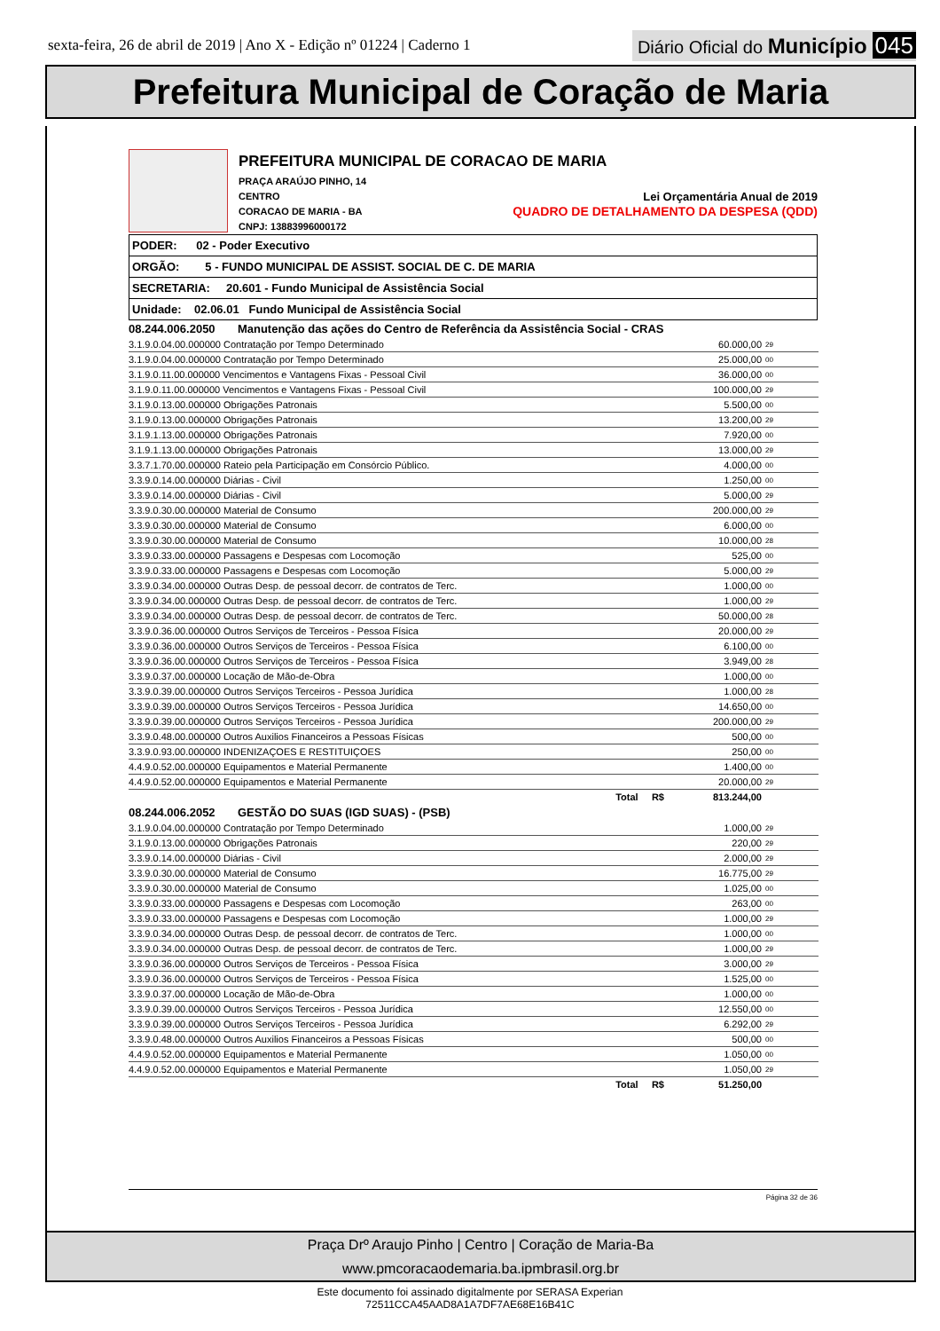sexta-feira, 26 de abril de 2019 | Ano X - Edição nº 01224 | Caderno 1
Diário Oficial do Município 045
Prefeitura Municipal de Coração de Maria
PREFEITURA MUNICIPAL DE CORACAO DE MARIA
PRAÇA ARAÚJO PINHO, 14
CENTRO Lei Orçamentária Anual de 2019
CORACAO DE MARIA - BA QUADRO DE DETALHAMENTO DA DESPESA (QDD)
CNPJ: 13883996000172
PODER: 02 - Poder Executivo
ORGÃO: 5 - FUNDO MUNICIPAL DE ASSIST. SOCIAL DE C. DE MARIA
SECRETARIA: 20.601 - Fundo Municipal de Assistência Social
Unidade: 02.06.01 Fundo Municipal de Assistência Social
| 08.244.006.2050 Manutenção das ações do Centro de Referência da Assistência Social - CRAS | | |
| 3.1.9.0.04.00.000000 Contratação por Tempo Determinado | 60.000,00 | 29 |
| 3.1.9.0.04.00.000000 Contratação por Tempo Determinado | 25.000,00 | 00 |
| 3.1.9.0.11.00.000000 Vencimentos e Vantagens Fixas - Pessoal Civil | 36.000,00 | 00 |
| 3.1.9.0.11.00.000000 Vencimentos e Vantagens Fixas - Pessoal Civil | 100.000,00 | 29 |
| 3.1.9.0.13.00.000000 Obrigações Patronais | 5.500,00 | 00 |
| 3.1.9.0.13.00.000000 Obrigações Patronais | 13.200,00 | 29 |
| 3.1.9.1.13.00.000000 Obrigações Patronais | 7.920,00 | 00 |
| 3.1.9.1.13.00.000000 Obrigações Patronais | 13.000,00 | 29 |
| 3.3.7.1.70.00.000000 Rateio pela Participação em Consórcio Público. | 4.000,00 | 00 |
| 3.3.9.0.14.00.000000 Diárias - Civil | 1.250,00 | 00 |
| 3.3.9.0.14.00.000000 Diárias - Civil | 5.000,00 | 29 |
| 3.3.9.0.30.00.000000 Material de Consumo | 200.000,00 | 29 |
| 3.3.9.0.30.00.000000 Material de Consumo | 6.000,00 | 00 |
| 3.3.9.0.30.00.000000 Material de Consumo | 10.000,00 | 28 |
| 3.3.9.0.33.00.000000 Passagens e Despesas com Locomoção | 525,00 | 00 |
| 3.3.9.0.33.00.000000 Passagens e Despesas com Locomoção | 5.000,00 | 29 |
| 3.3.9.0.34.00.000000 Outras Desp. de pessoal decorr. de contratos de Terc. | 1.000,00 | 00 |
| 3.3.9.0.34.00.000000 Outras Desp. de pessoal decorr. de contratos de Terc. | 1.000,00 | 29 |
| 3.3.9.0.34.00.000000 Outras Desp. de pessoal decorr. de contratos de Terc. | 50.000,00 | 28 |
| 3.3.9.0.36.00.000000 Outros Serviços de Terceiros - Pessoa Física | 20.000,00 | 29 |
| 3.3.9.0.36.00.000000 Outros Serviços de Terceiros - Pessoa Física | 6.100,00 | 00 |
| 3.3.9.0.36.00.000000 Outros Serviços de Terceiros - Pessoa Física | 3.949,00 | 28 |
| 3.3.9.0.37.00.000000 Locação de Mão-de-Obra | 1.000,00 | 00 |
| 3.3.9.0.39.00.000000 Outros Serviços Terceiros - Pessoa Jurídica | 1.000,00 | 28 |
| 3.3.9.0.39.00.000000 Outros Serviços Terceiros - Pessoa Jurídica | 14.650,00 | 00 |
| 3.3.9.0.39.00.000000 Outros Serviços Terceiros - Pessoa Jurídica | 200.000,00 | 29 |
| 3.3.9.0.48.00.000000 Outros Auxilios Financeiros a Pessoas Físicas | 500,00 | 00 |
| 3.3.9.0.93.00.000000 INDENIZAÇOES E RESTITUIÇOES | 250,00 | 00 |
| 4.4.9.0.52.00.000000 Equipamentos e Material Permanente | 1.400,00 | 00 |
| 4.4.9.0.52.00.000000 Equipamentos e Material Permanente | 20.000,00 | 29 |
| Total R$ | 813.244,00 | |
| 08.244.006.2052 GESTÃO DO SUAS (IGD SUAS) - (PSB) | | |
| 3.1.9.0.04.00.000000 Contratação por Tempo Determinado | 1.000,00 | 29 |
| 3.1.9.0.13.00.000000 Obrigações Patronais | 220,00 | 29 |
| 3.3.9.0.14.00.000000 Diárias - Civil | 2.000,00 | 29 |
| 3.3.9.0.30.00.000000 Material de Consumo | 16.775,00 | 29 |
| 3.3.9.0.30.00.000000 Material de Consumo | 1.025,00 | 00 |
| 3.3.9.0.33.00.000000 Passagens e Despesas com Locomoção | 263,00 | 00 |
| 3.3.9.0.33.00.000000 Passagens e Despesas com Locomoção | 1.000,00 | 29 |
| 3.3.9.0.34.00.000000 Outras Desp. de pessoal decorr. de contratos de Terc. | 1.000,00 | 00 |
| 3.3.9.0.34.00.000000 Outras Desp. de pessoal decorr. de contratos de Terc. | 1.000,00 | 29 |
| 3.3.9.0.36.00.000000 Outros Serviços de Terceiros - Pessoa Física | 3.000,00 | 29 |
| 3.3.9.0.36.00.000000 Outros Serviços de Terceiros - Pessoa Física | 1.525,00 | 00 |
| 3.3.9.0.37.00.000000 Locação de Mão-de-Obra | 1.000,00 | 00 |
| 3.3.9.0.39.00.000000 Outros Serviços Terceiros - Pessoa Jurídica | 12.550,00 | 00 |
| 3.3.9.0.39.00.000000 Outros Serviços Terceiros - Pessoa Jurídica | 6.292,00 | 29 |
| 3.3.9.0.48.00.000000 Outros Auxilios Financeiros a Pessoas Físicas | 500,00 | 00 |
| 4.4.9.0.52.00.000000 Equipamentos e Material Permanente | 1.050,00 | 00 |
| 4.4.9.0.52.00.000000 Equipamentos e Material Permanente | 1.050,00 | 29 |
| Total R$ | 51.250,00 | |
Página 32 de 36
Praça Drº Araujo Pinho | Centro | Coração de Maria-Ba
www.pmcoracaodemaria.ba.ipmbrasil.org.br
Este documento foi assinado digitalmente por SERASA Experian
72511CCA45AAD8A1A7DF7AE68E16B41C